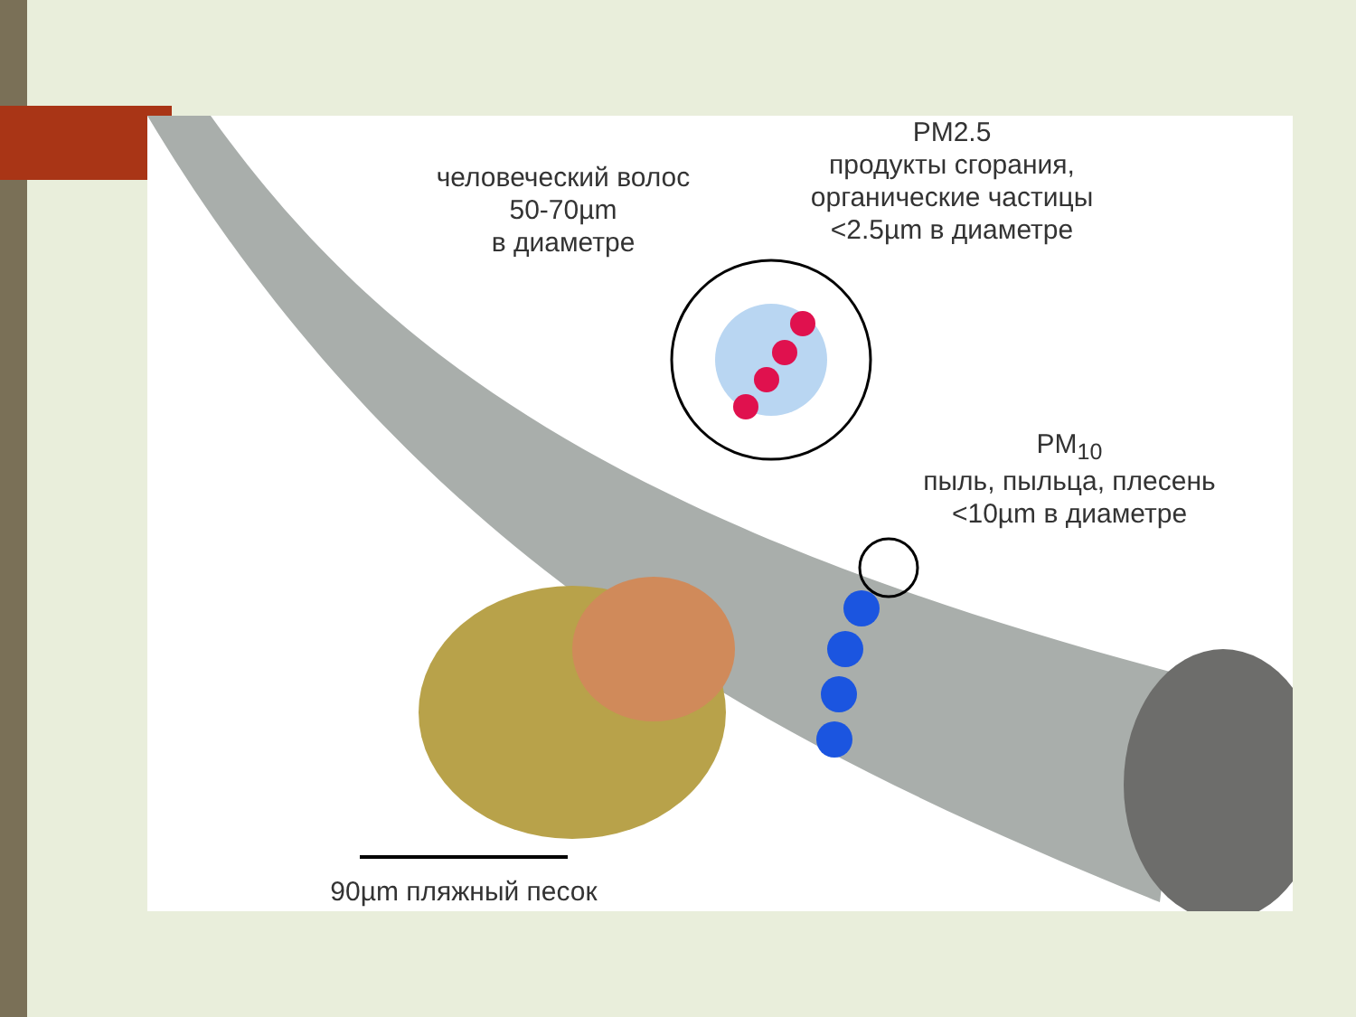человеческий волос
50-70µm
в диаметре
PM2.5
продукты сгорания,
органические частицы
<2.5µm в диаметре
PM<sub>10</sub>
пыль, пыльца, плесень
<10µm в диаметре
90µm пляжный песок